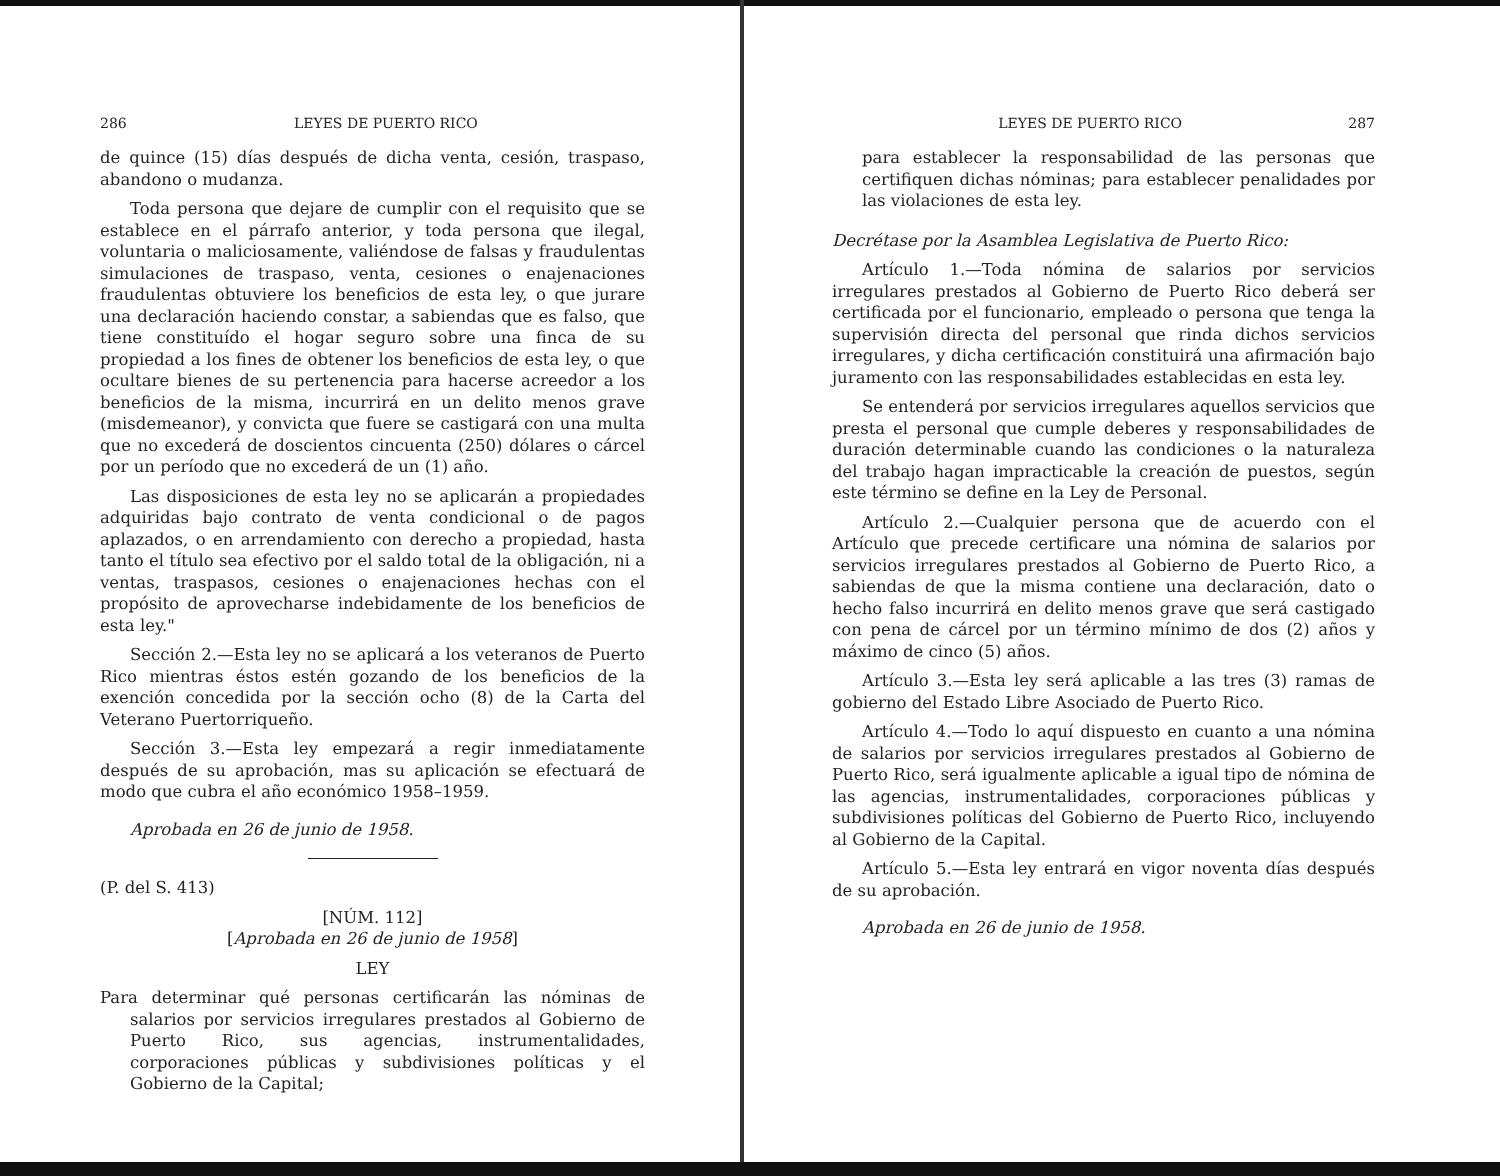286 LEYES DE PUERTO RICO
de quince (15) días después de dicha venta, cesión, traspaso, abandono o mudanza.
Toda persona que dejare de cumplir con el requisito que se establece en el párrafo anterior, y toda persona que ilegal, voluntaria o maliciosamente, valiéndose de falsas y fraudulentas simulaciones de traspaso, venta, cesiones o enajenaciones fraudulentas obtuviere los beneficios de esta ley, o que jurare una declaración haciendo constar, a sabiendas que es falso, que tiene constituído el hogar seguro sobre una finca de su propiedad a los fines de obtener los beneficios de esta ley, o que ocultare bienes de su pertenencia para hacerse acreedor a los beneficios de la misma, incurrirá en un delito menos grave (misdemeanor), y convicta que fuere se castigará con una multa que no excederá de doscientos cincuenta (250) dólares o cárcel por un período que no excederá de un (1) año.
Las disposiciones de esta ley no se aplicarán a propiedades adquiridas bajo contrato de venta condicional o de pagos aplazados, o en arrendamiento con derecho a propiedad, hasta tanto el título sea efectivo por el saldo total de la obligación, ni a ventas, traspasos, cesiones o enajenaciones hechas con el propósito de aprovecharse indebidamente de los beneficios de esta ley."
Sección 2.—Esta ley no se aplicará a los veteranos de Puerto Rico mientras éstos estén gozando de los beneficios de la exención concedida por la sección ocho (8) de la Carta del Veterano Puertorriqueño.
Sección 3.—Esta ley empezará a regir inmediatamente después de su aprobación, mas su aplicación se efectuará de modo que cubra el año económico 1958–1959.
Aprobada en 26 de junio de 1958.
(P. del S. 413)
[NÚM. 112]
[Aprobada en 26 de junio de 1958]
LEY
Para determinar qué personas certificarán las nóminas de salarios por servicios irregulares prestados al Gobierno de Puerto Rico, sus agencias, instrumentalidades, corporaciones públicas y subdivisiones políticas y el Gobierno de la Capital;
LEYES DE PUERTO RICO 287
para establecer la responsabilidad de las personas que certifiquen dichas nóminas; para establecer penalidades por las violaciones de esta ley.
Decrétase por la Asamblea Legislativa de Puerto Rico:
Artículo 1.—Toda nómina de salarios por servicios irregulares prestados al Gobierno de Puerto Rico deberá ser certificada por el funcionario, empleado o persona que tenga la supervisión directa del personal que rinda dichos servicios irregulares, y dicha certificación constituirá una afirmación bajo juramento con las responsabilidades establecidas en esta ley.
Se entenderá por servicios irregulares aquellos servicios que presta el personal que cumple deberes y responsabilidades de duración determinable cuando las condiciones o la naturaleza del trabajo hagan impracticable la creación de puestos, según este término se define en la Ley de Personal.
Artículo 2.—Cualquier persona que de acuerdo con el Artículo que precede certificare una nómina de salarios por servicios irregulares prestados al Gobierno de Puerto Rico, a sabiendas de que la misma contiene una declaración, dato o hecho falso incurrirá en delito menos grave que será castigado con pena de cárcel por un término mínimo de dos (2) años y máximo de cinco (5) años.
Artículo 3.—Esta ley será aplicable a las tres (3) ramas de gobierno del Estado Libre Asociado de Puerto Rico.
Artículo 4.—Todo lo aquí dispuesto en cuanto a una nómina de salarios por servicios irregulares prestados al Gobierno de Puerto Rico, será igualmente aplicable a igual tipo de nómina de las agencias, instrumentalidades, corporaciones públicas y subdivisiones políticas del Gobierno de Puerto Rico, incluyendo al Gobierno de la Capital.
Artículo 5.—Esta ley entrará en vigor noventa días después de su aprobación.
Aprobada en 26 de junio de 1958.